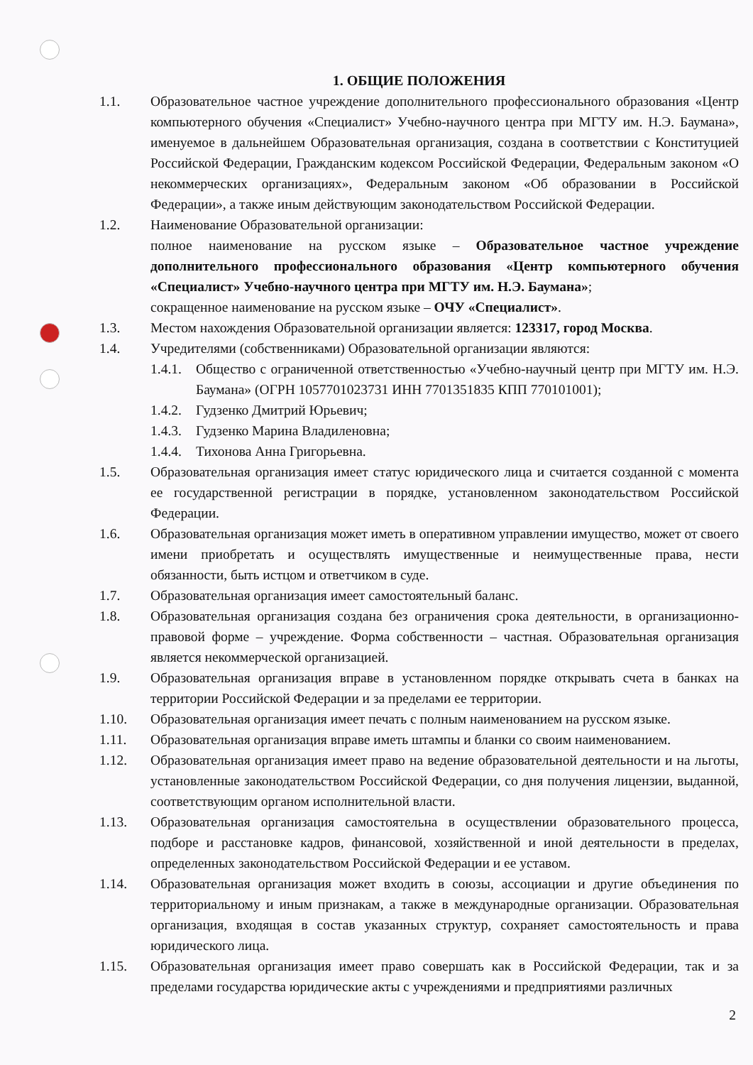1. ОБЩИЕ ПОЛОЖЕНИЯ
1.1. Образовательное частное учреждение дополнительного профессионального образования «Центр компьютерного обучения «Специалист» Учебно-научного центра при МГТУ им. Н.Э. Баумана», именуемое в дальнейшем Образовательная организация, создана в соответствии с Конституцией Российской Федерации, Гражданским кодексом Российской Федерации, Федеральным законом «О некоммерческих организациях», Федеральным законом «Об образовании в Российской Федерации», а также иным действующим законодательством Российской Федерации.
1.2. Наименование Образовательной организации:
полное наименование на русском языке – Образовательное частное учреждение дополнительного профессионального образования «Центр компьютерного обучения «Специалист» Учебно-научного центра при МГТУ им. Н.Э. Баумана»;
сокращенное наименование на русском языке – ОЧУ «Специалист».
1.3. Местом нахождения Образовательной организации является: 123317, город Москва.
1.4. Учредителями (собственниками) Образовательной организации являются:
1.4.1.
Общество с ограниченной ответственностью «Учебно-научный центр при МГТУ им. Н.Э. Баумана» (ОГРН 1057701023731 ИНН 7701351835 КПП 770101001);
1.4.2.
Гудзенко Дмитрий Юрьевич;
1.4.3.
Гудзенко Марина Владиленовна;
1.4.4.
Тихонова Анна Григорьевна.
1.5. Образовательная организация имеет статус юридического лица и считается созданной с момента ее государственной регистрации в порядке, установленном законодательством Российской Федерации.
1.6. Образовательная организация может иметь в оперативном управлении имущество, может от своего имени приобретать и осуществлять имущественные и неимущественные права, нести обязанности, быть истцом и ответчиком в суде.
1.7. Образовательная организация имеет самостоятельный баланс.
1.8. Образовательная организация создана без ограничения срока деятельности, в организационно-правовой форме – учреждение. Форма собственности – частная. Образовательная организация является некоммерческой организацией.
1.9. Образовательная организация вправе в установленном порядке открывать счета в банках на территории Российской Федерации и за пределами ее территории.
1.10. Образовательная организация имеет печать с полным наименованием на русском языке.
1.11. Образовательная организация вправе иметь штампы и бланки со своим наименованием.
1.12. Образовательная организация имеет право на ведение образовательной деятельности и на льготы, установленные законодательством Российской Федерации, со дня получения лицензии, выданной, соответствующим органом исполнительной власти.
1.13. Образовательная организация самостоятельна в осуществлении образовательного процесса, подборе и расстановке кадров, финансовой, хозяйственной и иной деятельности в пределах, определенных законодательством Российской Федерации и ее уставом.
1.14. Образовательная организация может входить в союзы, ассоциации и другие объединения по территориальному и иным признакам, а также в международные организации. Образовательная организация, входящая в состав указанных структур, сохраняет самостоятельность и права юридического лица.
1.15. Образовательная организация имеет право совершать как в Российской Федерации, так и за пределами государства юридические акты с учреждениями и предприятиями различных
2